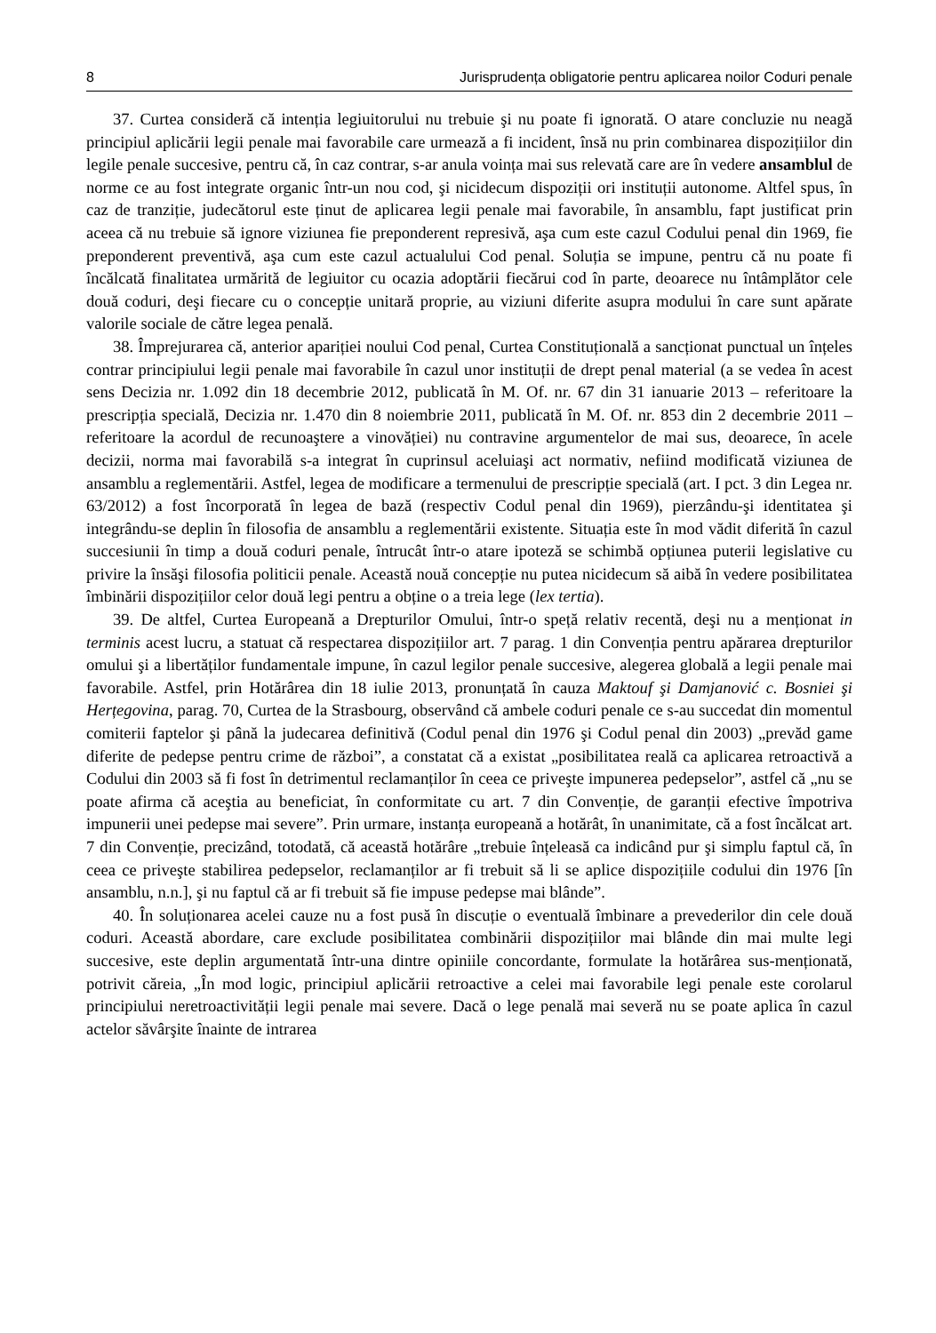8 Jurisprudența obligatorie pentru aplicarea noilor Coduri penale
37. Curtea consideră că intenția legiuitorului nu trebuie şi nu poate fi ignorată. O atare concluzie nu neagă principiul aplicării legii penale mai favorabile care urmează a fi incident, însă nu prin combinarea dispozițiilor din legile penale succesive, pentru că, în caz contrar, s-ar anula voința mai sus relevată care are în vedere ansamblul de norme ce au fost integrate organic într-un nou cod, şi nicidecum dispoziții ori instituții autonome. Altfel spus, în caz de tranziție, judecătorul este ținut de aplicarea legii penale mai favorabile, în ansamblu, fapt justificat prin aceea că nu trebuie să ignore viziunea fie preponderent represivă, aşa cum este cazul Codului penal din 1969, fie preponderent preventivă, aşa cum este cazul actualului Cod penal. Soluția se impune, pentru că nu poate fi încălcată finalitatea urmărită de legiuitor cu ocazia adoptării fiecărui cod în parte, deoarece nu întâmplător cele două coduri, deşi fiecare cu o concepție unitară proprie, au viziuni diferite asupra modului în care sunt apărate valorile sociale de către legea penală.
38. Împrejurarea că, anterior apariției noului Cod penal, Curtea Constituțională a sancționat punctual un înțeles contrar principiului legii penale mai favorabile în cazul unor instituții de drept penal material (a se vedea în acest sens Decizia nr. 1.092 din 18 decembrie 2012, publicată în M. Of. nr. 67 din 31 ianuarie 2013 – referitoare la prescripția specială, Decizia nr. 1.470 din 8 noiembrie 2011, publicată în M. Of. nr. 853 din 2 decembrie 2011 – referitoare la acordul de recunoaştere a vinovăției) nu contravine argumentelor de mai sus, deoarece, în acele decizii, norma mai favorabilă s-a integrat în cuprinsul aceluiaşi act normativ, nefiind modificată viziunea de ansamblu a reglementării. Astfel, legea de modificare a termenului de prescripție specială (art. I pct. 3 din Legea nr. 63/2012) a fost încorporată în legea de bază (respectiv Codul penal din 1969), pierzându-şi identitatea şi integrându-se deplin în filosofia de ansamblu a reglementării existente. Situația este în mod vădit diferită în cazul succesiunii în timp a două coduri penale, întrucât într-o atare ipoteză se schimbă opțiunea puterii legislative cu privire la însăşi filosofia politicii penale. Această nouă concepție nu putea nicidecum să aibă în vedere posibilitatea îmbinării dispozițiilor celor două legi pentru a obține o a treia lege (lex tertia).
39. De altfel, Curtea Europeană a Drepturilor Omului, într-o speță relativ recentă, deşi nu a menționat in terminis acest lucru, a statuat că respectarea dispozițiilor art. 7 parag. 1 din Convenția pentru apărarea drepturilor omului şi a libertăților fundamentale impune, în cazul legilor penale succesive, alegerea globală a legii penale mai favorabile. Astfel, prin Hotărârea din 18 iulie 2013, pronunțată în cauza Maktouf şi Damjanović c. Bosniei şi Herțegovina, parag. 70, Curtea de la Strasbourg, observând că ambele coduri penale ce s-au succedat din momentul comiterii faptelor şi până la judecarea definitivă (Codul penal din 1976 şi Codul penal din 2003) „prevăd game diferite de pedepse pentru crime de război”, a constatat că a existat „posibilitatea reală ca aplicarea retroactivă a Codului din 2003 să fi fost în detrimentul reclamanților în ceea ce priveşte impunerea pedepselor”, astfel că „nu se poate afirma că aceştia au beneficiat, în conformitate cu art. 7 din Convenție, de garanții efective împotriva impunerii unei pedepse mai severe”. Prin urmare, instanța europeană a hotărât, în unanimitate, că a fost încălcat art. 7 din Convenție, precizând, totodată, că această hotărâre „trebuie înțeleasă ca indicând pur şi simplu faptul că, în ceea ce priveşte stabilirea pedepselor, reclamanților ar fi trebuit să li se aplice dispozițiile codului din 1976 [în ansamblu, n.n.], şi nu faptul că ar fi trebuit să fie impuse pedepse mai blânde”.
40. În soluționarea acelei cauze nu a fost pusă în discuție o eventuală îmbinare a prevederilor din cele două coduri. Această abordare, care exclude posibilitatea combinării dispozițiilor mai blânde din mai multe legi succesive, este deplin argumentată într-una dintre opiniile concordante, formulate la hotărârea sus-menționată, potrivit căreia, „În mod logic, principiul aplicării retroactive a celei mai favorabile legi penale este corolarul principiului neretroactivității legii penale mai severe. Dacă o lege penală mai severă nu se poate aplica în cazul actelor săvârşite înainte de intrarea